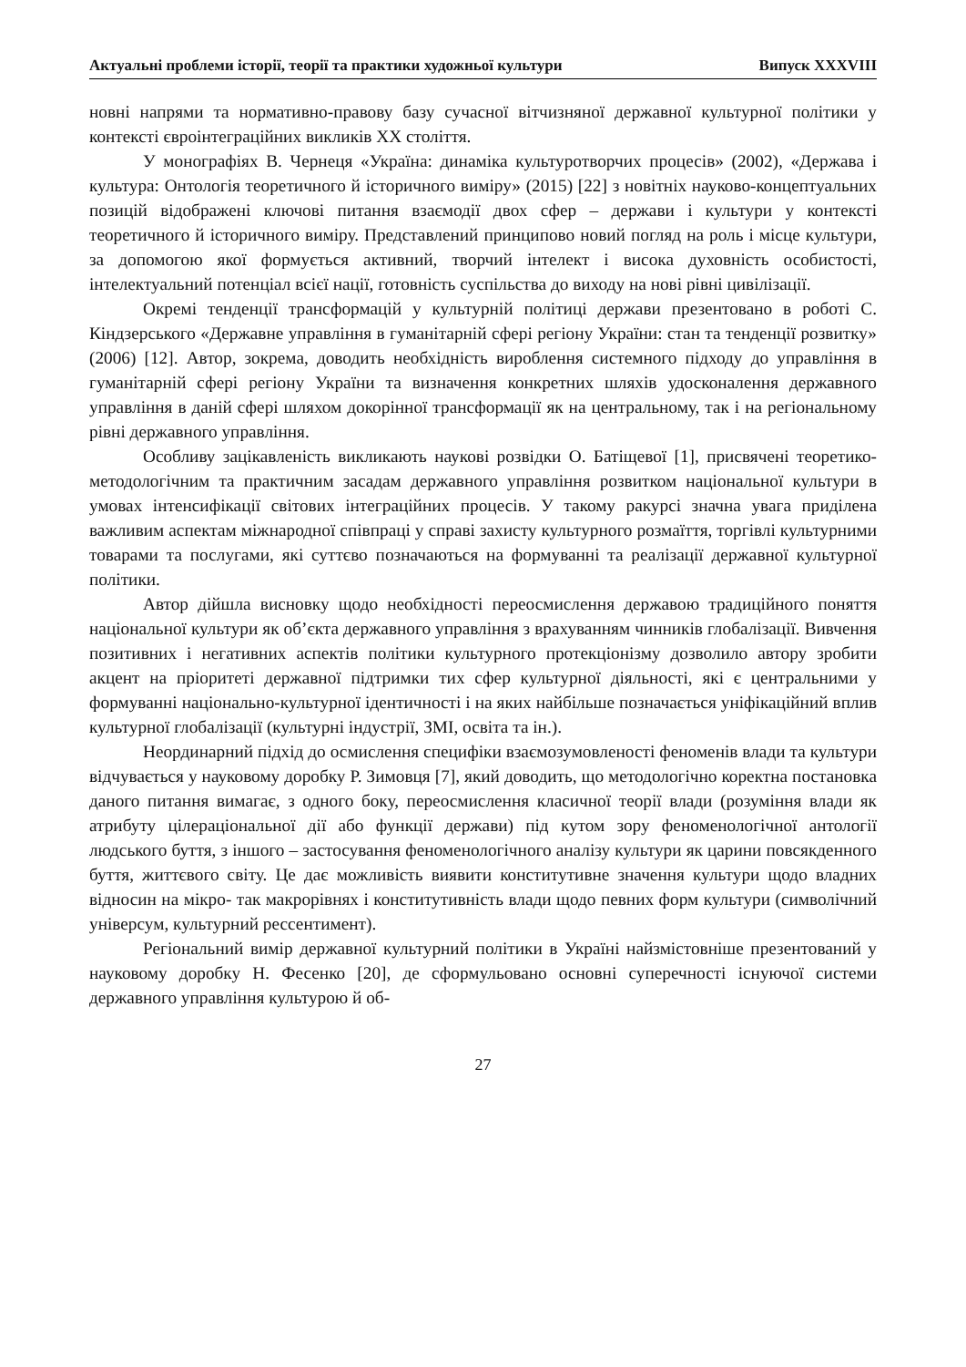Актуальні проблеми історії, теорії та практики художньої культури Випуск XXXVIII
новні напрями та нормативно-правову базу сучасної вітчизняної державної культурної політики у контексті євроінтеграційних викликів ХХ століття.
У монографіях В. Чернеця «Україна: динаміка культуротворчих процесів» (2002), «Держава і культура: Онтологія теоретичного й історичного виміру» (2015) [22] з новітніх науково-концептуальних позицій відображені ключові питання взаємодії двох сфер – держави і культури у контексті теоретичного й історичного виміру. Представлений принципово новий погляд на роль і місце культури, за допомогою якої формується активний, творчий інтелект і висока духовність особистості, інтелектуальний потенціал всієї нації, готовність суспільства до виходу на нові рівні цивілізації.
Окремі тенденції трансформацій у культурній політиці держави презентовано в роботі С. Кіндзерського «Державне управління в гуманітарній сфері регіону України: стан та тенденції розвитку» (2006) [12]. Автор, зокрема, доводить необхідність вироблення системного підходу до управління в гуманітарній сфері регіону України та визначення конкретних шляхів удосконалення державного управління в даній сфері шляхом докорінної трансформації як на центральному, так і на регіональному рівні державного управління.
Особливу зацікавленість викликають наукові розвідки О. Батіщевої [1], присвячені теоретико-методологічним та практичним засадам державного управління розвитком національної культури в умовах інтенсифікації світових інтеграційних процесів. У такому ракурсі значна увага приділена важливим аспектам міжнародної співпраці у справі захисту культурного розмаїття, торгівлі культурними товарами та послугами, які суттєво позначаються на формуванні та реалізації державної культурної політики.
Автор дійшла висновку щодо необхідності переосмислення державою традиційного поняття національної культури як об’єкта державного управління з врахуванням чинників глобалізації. Вивчення позитивних і негативних аспектів політики культурного протекціонізму дозволило автору зробити акцент на пріоритеті державної підтримки тих сфер культурної діяльності, які є центральними у формуванні національно-культурної ідентичності і на яких найбільше позначається уніфікаційний вплив культурної глобалізації (культурні індустрії, ЗМІ, освіта та ін.).
Неординарний підхід до осмислення специфіки взаємозумовленості феноменів влади та культури відчувається у науковому доробку Р. Зимовця [7], який доводить, що методологічно коректна постановка даного питання вимагає, з одного боку, переосмислення класичної теорії влади (розуміння влади як атрибуту цілераціональної дії або функції держави) під кутом зору феноменологічної антології людського буття, з іншого – застосування феноменологічного аналізу культури як царини повсякденного буття, життєвого світу. Це дає можливість виявити конститутивне значення культури щодо владних відносин на мікро- так макрорівнях і конститутивність влади щодо певних форм культури (символічний універсум, культурний рессентимент).
Регіональний вимір державної культурний політики в Україні найзмістовніше презентований у науковому доробку Н. Фесенко [20], де сформульовано основні суперечності існуючої системи державного управління культурою й об-
27